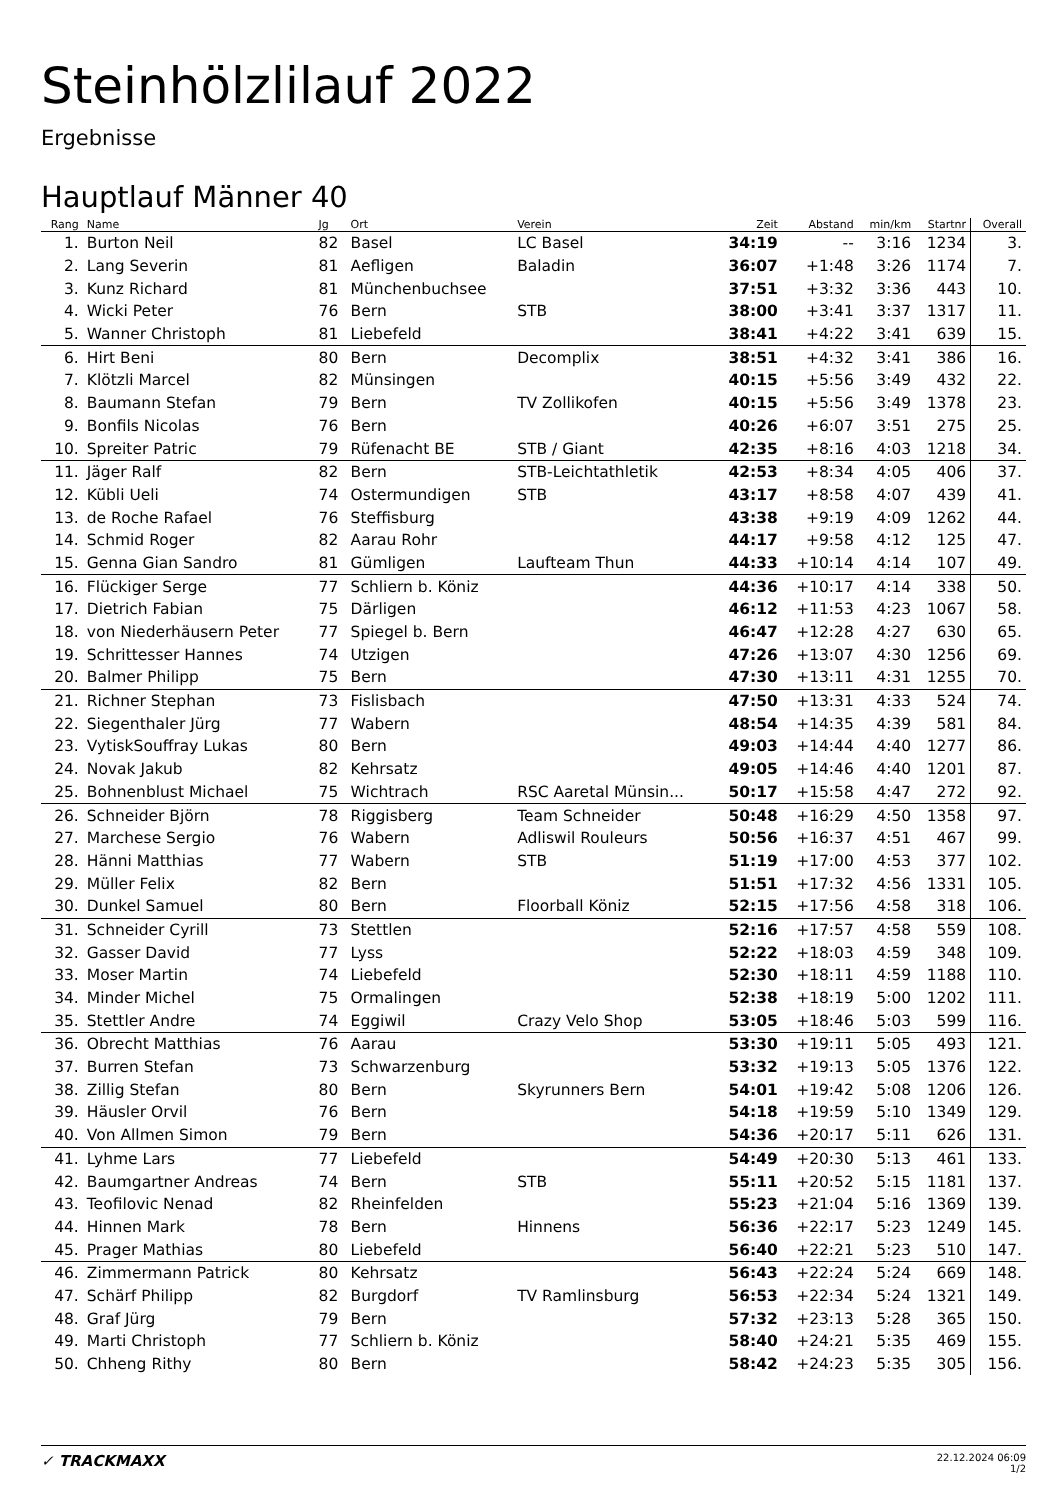Steinhölzlilauf 2022
Ergebnisse
Hauptlauf Männer 40
| Rang | Name | Jg | Ort | Verein | Zeit | Abstand | min/km | Startnr | Overall |
| --- | --- | --- | --- | --- | --- | --- | --- | --- | --- |
| 1. | Burton Neil | 82 | Basel | LC Basel | 34:19 | -- | 3:16 | 1234 | 3. |
| 2. | Lang Severin | 81 | Aefligen | Baladin | 36:07 | +1:48 | 3:26 | 1174 | 7. |
| 3. | Kunz Richard | 81 | Münchenbuchsee | | 37:51 | +3:32 | 3:36 | 443 | 10. |
| 4. | Wicki Peter | 76 | Bern | STB | 38:00 | +3:41 | 3:37 | 1317 | 11. |
| 5. | Wanner Christoph | 81 | Liebefeld | | 38:41 | +4:22 | 3:41 | 639 | 15. |
| 6. | Hirt Beni | 80 | Bern | Decomplix | 38:51 | +4:32 | 3:41 | 386 | 16. |
| 7. | Klötzli Marcel | 82 | Münsingen | | 40:15 | +5:56 | 3:49 | 432 | 22. |
| 8. | Baumann Stefan | 79 | Bern | TV Zollikofen | 40:15 | +5:56 | 3:49 | 1378 | 23. |
| 9. | Bonfils Nicolas | 76 | Bern | | 40:26 | +6:07 | 3:51 | 275 | 25. |
| 10. | Spreiter Patric | 79 | Rüfenacht BE | STB / Giant | 42:35 | +8:16 | 4:03 | 1218 | 34. |
| 11. | Jäger Ralf | 82 | Bern | STB-Leichtathletik | 42:53 | +8:34 | 4:05 | 406 | 37. |
| 12. | Kübli Ueli | 74 | Ostermundigen | STB | 43:17 | +8:58 | 4:07 | 439 | 41. |
| 13. | de Roche Rafael | 76 | Steffisburg | | 43:38 | +9:19 | 4:09 | 1262 | 44. |
| 14. | Schmid Roger | 82 | Aarau Rohr | | 44:17 | +9:58 | 4:12 | 125 | 47. |
| 15. | Genna Gian Sandro | 81 | Gümligen | Laufteam Thun | 44:33 | +10:14 | 4:14 | 107 | 49. |
| 16. | Flückiger Serge | 77 | Schliern b. Köniz | | 44:36 | +10:17 | 4:14 | 338 | 50. |
| 17. | Dietrich Fabian | 75 | Därligen | | 46:12 | +11:53 | 4:23 | 1067 | 58. |
| 18. | von Niederhäusern Peter | 77 | Spiegel b. Bern | | 46:47 | +12:28 | 4:27 | 630 | 65. |
| 19. | Schrittesser Hannes | 74 | Utzigen | | 47:26 | +13:07 | 4:30 | 1256 | 69. |
| 20. | Balmer Philipp | 75 | Bern | | 47:30 | +13:11 | 4:31 | 1255 | 70. |
| 21. | Richner Stephan | 73 | Fislisbach | | 47:50 | +13:31 | 4:33 | 524 | 74. |
| 22. | Siegenthaler Jürg | 77 | Wabern | | 48:54 | +14:35 | 4:39 | 581 | 84. |
| 23. | VytiskSouffray Lukas | 80 | Bern | | 49:03 | +14:44 | 4:40 | 1277 | 86. |
| 24. | Novak Jakub | 82 | Kehrsatz | | 49:05 | +14:46 | 4:40 | 1201 | 87. |
| 25. | Bohnenblust Michael | 75 | Wichtrach | RSC Aaretal Münsin... | 50:17 | +15:58 | 4:47 | 272 | 92. |
| 26. | Schneider Björn | 78 | Riggisberg | Team Schneider | 50:48 | +16:29 | 4:50 | 1358 | 97. |
| 27. | Marchese Sergio | 76 | Wabern | Adliswil Rouleurs | 50:56 | +16:37 | 4:51 | 467 | 99. |
| 28. | Hänni Matthias | 77 | Wabern | STB | 51:19 | +17:00 | 4:53 | 377 | 102. |
| 29. | Müller Felix | 82 | Bern | | 51:51 | +17:32 | 4:56 | 1331 | 105. |
| 30. | Dunkel Samuel | 80 | Bern | Floorball Köniz | 52:15 | +17:56 | 4:58 | 318 | 106. |
| 31. | Schneider Cyrill | 73 | Stettlen | | 52:16 | +17:57 | 4:58 | 559 | 108. |
| 32. | Gasser David | 77 | Lyss | | 52:22 | +18:03 | 4:59 | 348 | 109. |
| 33. | Moser Martin | 74 | Liebefeld | | 52:30 | +18:11 | 4:59 | 1188 | 110. |
| 34. | Minder Michel | 75 | Ormalingen | | 52:38 | +18:19 | 5:00 | 1202 | 111. |
| 35. | Stettler Andre | 74 | Eggiwil | Crazy Velo Shop | 53:05 | +18:46 | 5:03 | 599 | 116. |
| 36. | Obrecht Matthias | 76 | Aarau | | 53:30 | +19:11 | 5:05 | 493 | 121. |
| 37. | Burren Stefan | 73 | Schwarzenburg | | 53:32 | +19:13 | 5:05 | 1376 | 122. |
| 38. | Zillig Stefan | 80 | Bern | Skyrunners Bern | 54:01 | +19:42 | 5:08 | 1206 | 126. |
| 39. | Häusler Orvil | 76 | Bern | | 54:18 | +19:59 | 5:10 | 1349 | 129. |
| 40. | Von Allmen Simon | 79 | Bern | | 54:36 | +20:17 | 5:11 | 626 | 131. |
| 41. | Lyhme Lars | 77 | Liebefeld | | 54:49 | +20:30 | 5:13 | 461 | 133. |
| 42. | Baumgartner Andreas | 74 | Bern | STB | 55:11 | +20:52 | 5:15 | 1181 | 137. |
| 43. | Teofilovic Nenad | 82 | Rheinfelden | | 55:23 | +21:04 | 5:16 | 1369 | 139. |
| 44. | Hinnen Mark | 78 | Bern | Hinnens | 56:36 | +22:17 | 5:23 | 1249 | 145. |
| 45. | Prager Mathias | 80 | Liebefeld | | 56:40 | +22:21 | 5:23 | 510 | 147. |
| 46. | Zimmermann Patrick | 80 | Kehrsatz | | 56:43 | +22:24 | 5:24 | 669 | 148. |
| 47. | Schärf Philipp | 82 | Burgdorf | TV Ramlinsburg | 56:53 | +22:34 | 5:24 | 1321 | 149. |
| 48. | Graf Jürg | 79 | Bern | | 57:32 | +23:13 | 5:28 | 365 | 150. |
| 49. | Marti Christoph | 77 | Schliern b. Köniz | | 58:40 | +24:21 | 5:35 | 469 | 155. |
| 50. | Chheng Rithy | 80 | Bern | | 58:42 | +24:23 | 5:35 | 305 | 156. |
✓ TRACKMAXX
22.12.2024 06:09
1/2